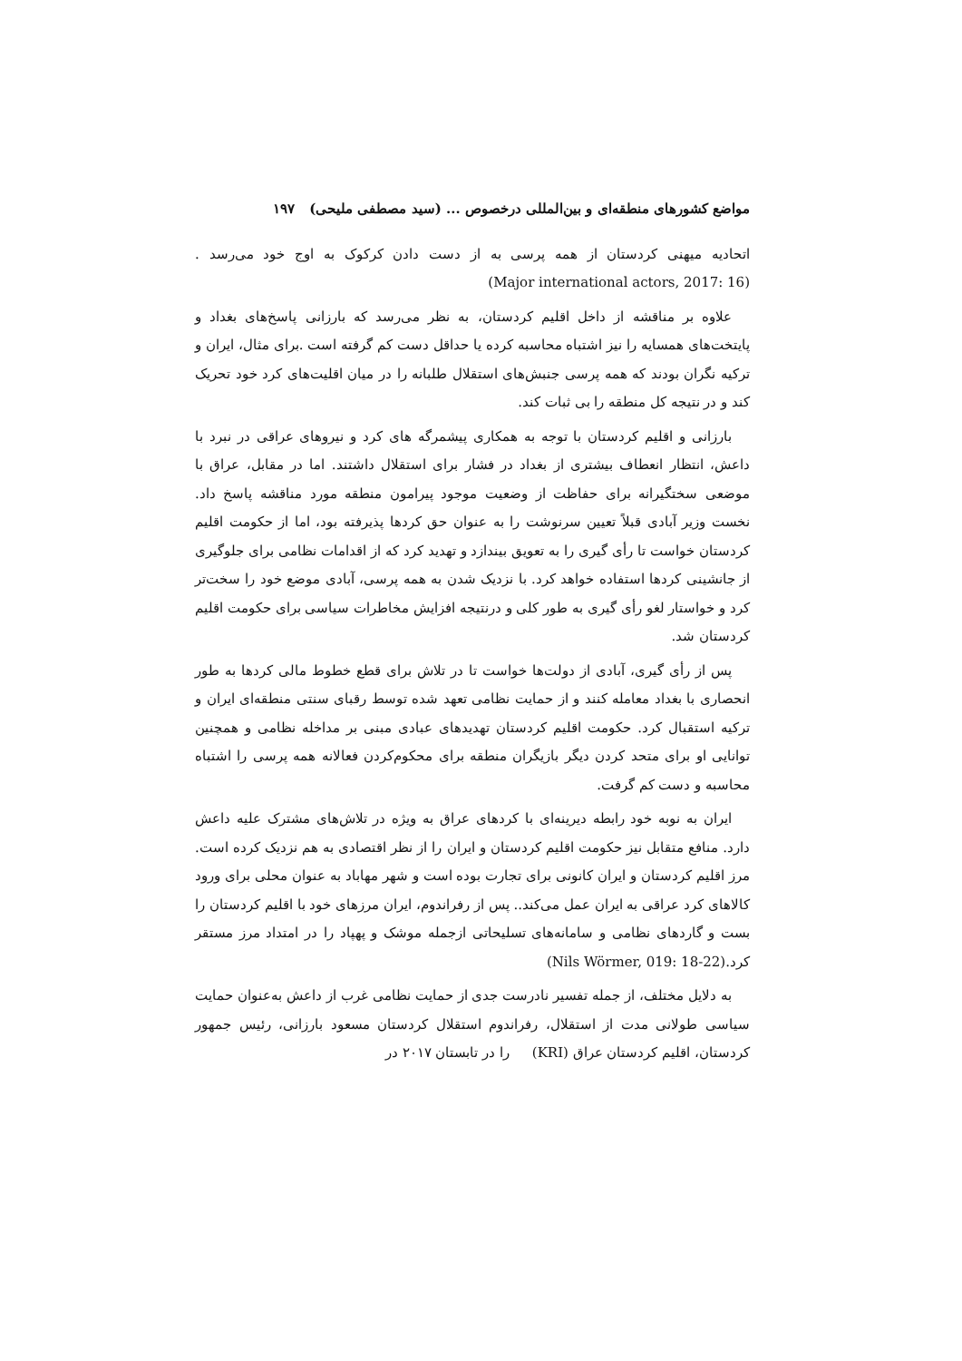مواضع کشورهای منطقه‌ای و بین‌المللی درخصوص ... (سید مصطفی ملیحی) ۱۹۷
اتحادیه میهنی کردستان از همه پرسی به از دست دادن کرکوک به اوج خود می‌رسد . (Major international actors, 2017: 16)
علاوه بر مناقشه از داخل اقلیم کردستان، به نظر می‌رسد که بارزانی پاسخ‌های بغداد و پایتخت‌های همسایه را نیز اشتباه محاسبه کرده یا حداقل دست کم گرفته است .برای مثال، ایران و ترکیه نگران بودند که همه پرسی جنبش‌های استقلال طلبانه را در میان اقلیت‌های کرد خود تحریک کند و در نتیجه کل منطقه را بی ثبات کند.
بارزانی و اقلیم کردستان با توجه به همکاری پیشمرگه های کرد و نیروهای عراقی در نبرد با داعش، انتظار انعطاف بیشتری از بغداد در فشار برای استقلال داشتند. اما در مقابل، عراق با موضعی سختگیرانه برای حفاظت از وضعیت موجود پیرامون منطقه مورد مناقشه پاسخ داد. نخست وزیر آبادی قبلاً تعیین سرنوشت را به عنوان حق کردها پذیرفته بود، اما از حکومت اقلیم کردستان خواست تا رأی گیری را به تعویق بیندازد و تهدید کرد که از اقدامات نظامی برای جلوگیری از جانشینی کردها استفاده خواهد کرد. با نزدیک شدن به همه پرسی، آبادی موضع خود را سخت‌تر کرد و خواستار لغو رأی گیری به طور کلی و درنتیجه افزایش مخاطرات سیاسی برای حکومت اقلیم کردستان شد.
پس از رأی گیری، آبادی از دولت‌ها خواست تا در تلاش برای قطع خطوط مالی کردها به طور انحصاری با بغداد معامله کنند و از حمایت نظامی تعهد شده توسط رقبای سنتی منطقه‌ای ایران و ترکیه استقبال کرد. حکومت اقلیم کردستان تهدیدهای عبادی مبنی بر مداخله نظامی و همچنین توانایی او برای متحد کردن دیگر بازیگران منطقه برای محکوم‌کردن فعالانه همه پرسی را اشتباه محاسبه و دست کم گرفت.
ایران به نوبه خود رابطه دیرینه‌ای با کردهای عراق به ویژه در تلاش‌های مشترک علیه داعش دارد. منافع متقابل نیز حکومت اقلیم کردستان و ایران را از نظر اقتصادی به هم نزدیک کرده است. مرز اقلیم کردستان و ایران کانونی برای تجارت بوده است و شهر مهاباد به عنوان محلی برای ورود کالاهای کرد عراقی به ایران عمل می‌کند.. پس از رفراندوم، ایران مرزهای خود با اقلیم کردستان را بست و گاردهای نظامی و سامانه‌های تسلیحاتی ازجمله موشک و پهپاد را در امتداد مرز مستقر کرد.(Nils Wörmer, 019: 18-22)
به دلایل مختلف، از جمله تفسیر نادرست جدی از حمایت نظامی غرب از داعش به‌عنوان حمایت سیاسی طولانی مدت از استقلال، رفراندوم استقلال کردستان مسعود بارزانی، رئیس جمهور کردستان، اقلیم کردستان عراق (KRI) را در تابستان ۲۰۱۷ در